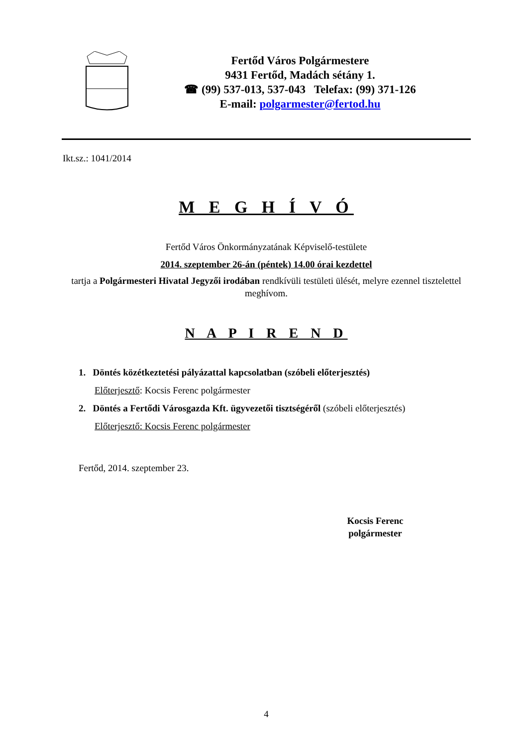Fertőd Város Polgármestere
9431 Fertőd, Madách sétány 1.
☎ (99) 537-013, 537-043 Telefax: (99) 371-126
E-mail: polgarmester@fertod.hu
Ikt.sz.: 1041/2014
M E G H Í V Ó
Fertőd Város Önkormányzatának Képviselő-testülete
2014. szeptember 26-án (péntek) 14.00 órai kezdettel
tartja a Polgármesteri Hivatal Jegyzői irodában rendkívüli testületi ülését, melyre ezennel tisztelettel meghívom.
N A P I R E N D
1. Döntés közétkeztetési pályázattal kapcsolatban (szóbeli előterjesztés)
Előterjesztő: Kocsis Ferenc polgármester
2. Döntés a Fertődi Városgazda Kft. ügyvezetői tisztségéről (szóbeli előterjesztés)
Előterjesztő: Kocsis Ferenc polgármester
Fertőd, 2014. szeptember 23.
Kocsis Ferenc
polgármester
4